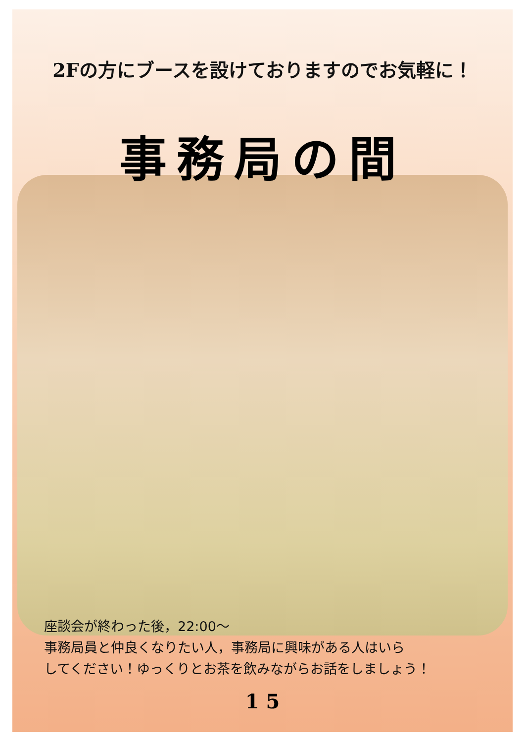2Fの方にブースを設けておりますのでお気軽に！
事務局の間
座談会が終わった後，22:00〜
事務局員と仲良くなりたい人，事務局に興味がある人はいら
してください！ゆっくりとお茶を飲みながらお話をしましょう！
1 5